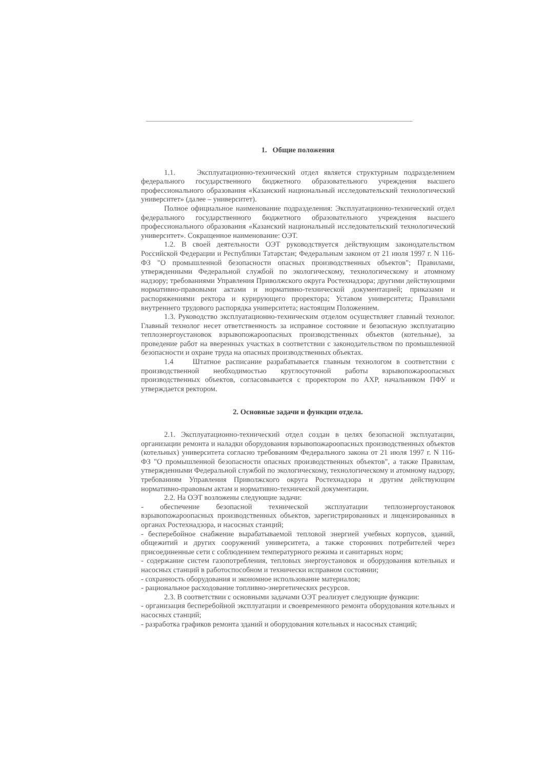1. Общие положения
1.1. Эксплуатационно-технический отдел является структурным подразделением федерального государственного бюджетного образовательного учреждения высшего профессионального образования «Казанский национальный исследовательский технологический университет» (далее – университет).
Полное официальное наименование подразделения: Эксплуатационно-технический отдел федерального государственного бюджетного образовательного учреждения высшего профессионального образования «Казанский национальный исследовательский технологический университет». Сокращенное наименование: ОЭТ.
1.2. В своей деятельности ОЭТ руководствуется действующим законодательством Российской Федерации и Республики Татарстан; Федеральным законом от 21 июля 1997 г. N 116-ФЗ "О промышленной безопасности опасных производственных объектов"; Правилами, утвержденными Федеральной службой по экологическому, технологическому и атомному надзору; требованиями Управления Приволжского округа Ростехнадзора; другими действующими нормативно-правовыми актами и нормативно-технической документацией; приказами и распоряжениями ректора и курирующего проректора; Уставом университета; Правилами внутреннего трудового распорядка университета; настоящим Положением.
1.3. Руководство эксплуатационно-техническим отделом осуществляет главный технолог. Главный технолог несет ответственность за исправное состояние и безопасную эксплуатацию теплоэнергоустановок взрывопожароопасных производственных объектов (котельные), за проведение работ на вверенных участках в соответствии с законодательством по промышленной безопасности и охране труда на опасных производственных объектах.
1.4 Штатное расписание разрабатывается главным технологом в соответствии с производственной необходимостью круглосуточной работы взрывопожароопасных производственных объектов, согласовывается с проректором по АХР, начальником ПФУ и утверждается ректором.
2. Основные задачи и функции отдела.
2.1. Эксплуатационно-технический отдел создан в целях безопасной эксплуатации, организации ремонта и наладки оборудования взрывопожароопасных производственных объектов (котельных) университета согласно требованиям Федерального закона от 21 июля 1997 г. N 116-ФЗ "О промышленной безопасности опасных производственных объектов", а также Правилам, утвержденными Федеральной службой по экологическому, технологическому и атомному надзору, требованиям Управления Приволжского округа Ростехнадзора и другим действующим нормативно-правовым актам и нормативно-технической документации.
2.2. На ОЭТ возложены следующие задачи:
- обеспечение безопасной технической эксплуатации теплоэнергоустановок взрывопожароопасных производственных объектов, зарегистрированных и лицензированных в органах Ростехнадзора, и насосных станций;
- бесперебойное снабжение вырабатываемой тепловой энергией учебных корпусов, зданий, общежитий и других сооружений университета, а также сторонних потребителей через присоединенные сети с соблюдением температурного режима и санитарных норм;
- содержание систем газопотребления, тепловых энергоустановок и оборудования котельных и насосных станций в работоспособном и технически исправном состоянии;
- сохранность оборудования и экономное использование материалов;
- рациональное расходование топливно-энергетических ресурсов.
2.3. В соответствии с основными задачами ОЭТ реализует следующие функции:
- организация бесперебойной эксплуатации и своевременного ремонта оборудования котельных и насосных станций;
- разработка графиков ремонта зданий и оборудования котельных и насосных станций;